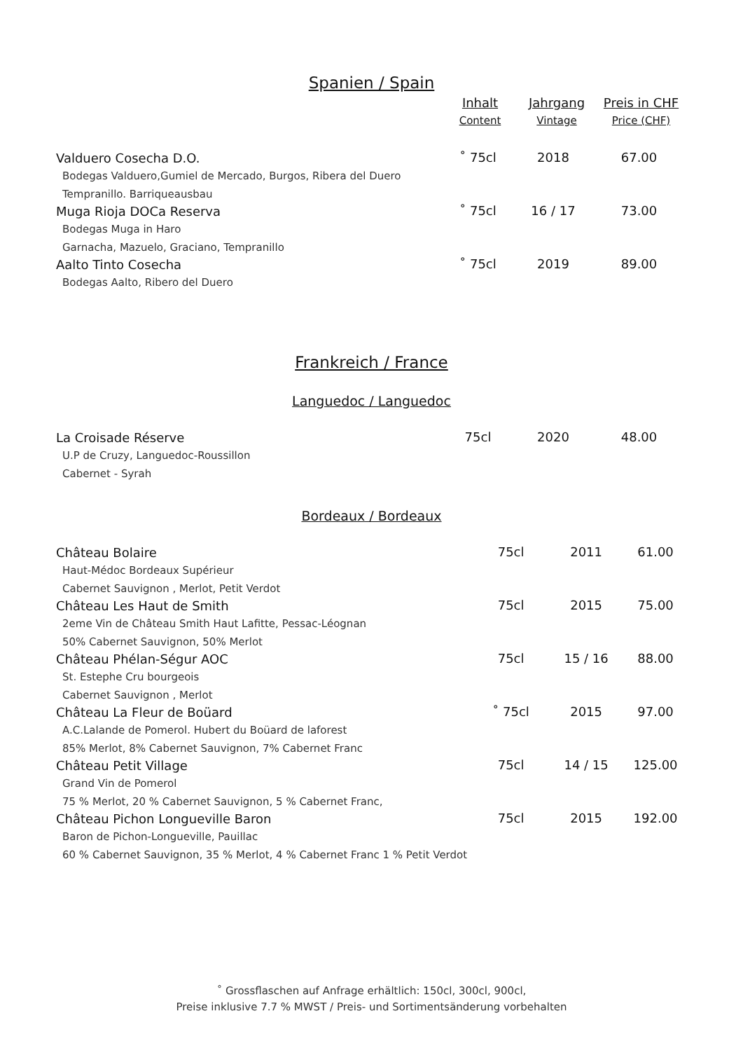Spanien / Spain
| | Inhalt Content | Jahrgang Vintage | Preis in CHF Price (CHF) |
| --- | --- | --- | --- |
| Valduero Cosecha D.O. Bodegas Valduero,Gumiel de Mercado, Burgos, Ribera del Duero Tempranillo. Barriqueausbau | ˚ 75cl | 2018 | 67.00 |
| Muga Rioja DOCa Reserva Bodegas Muga in Haro Garnacha, Mazuelo, Graciano, Tempranillo | ˚ 75cl | 16 / 17 | 73.00 |
| Aalto Tinto Cosecha Bodegas Aalto, Ribero del Duero | ˚ 75cl | 2019 | 89.00 |
Frankreich / France
Languedoc / Languedoc
| La Croisade Réserve U.P de Cruzy, Languedoc-Roussillon Cabernet - Syrah | 75cl | 2020 | 48.00 |
Bordeaux / Bordeaux
| Château Bolaire Haut-Médoc Bordeaux Supérieur Cabernet Sauvignon , Merlot, Petit Verdot | 75cl | 2011 | 61.00 |
| Château Les Haut de Smith 2eme Vin de Château Smith Haut Lafitte, Pessac-Léognan 50% Cabernet Sauvignon, 50% Merlot | 75cl | 2015 | 75.00 |
| Château Phélan-Ségur AOC St. Estephe Cru bourgeois Cabernet Sauvignon , Merlot | 75cl | 15 / 16 | 88.00 |
| Château La Fleur de Boüard A.C.Lalande de Pomerol. Hubert du Boüard de laforest 85% Merlot, 8% Cabernet Sauvignon, 7% Cabernet Franc | ˚ 75cl | 2015 | 97.00 |
| Château Petit Village Grand Vin de Pomerol 75 % Merlot, 20 % Cabernet Sauvignon, 5 % Cabernet Franc, | 75cl | 14 / 15 | 125.00 |
| Château Pichon Longueville Baron Baron de Pichon-Longueville, Pauillac 60 % Cabernet Sauvignon, 35 % Merlot, 4 % Cabernet Franc 1 % Petit Verdot | 75cl | 2015 | 192.00 |
˚ Grossflaschen auf Anfrage erhältlich: 150cl, 300cl, 900cl,
Preise inklusive 7.7 % MWST / Preis- und Sortimentsänderung vorbehalten